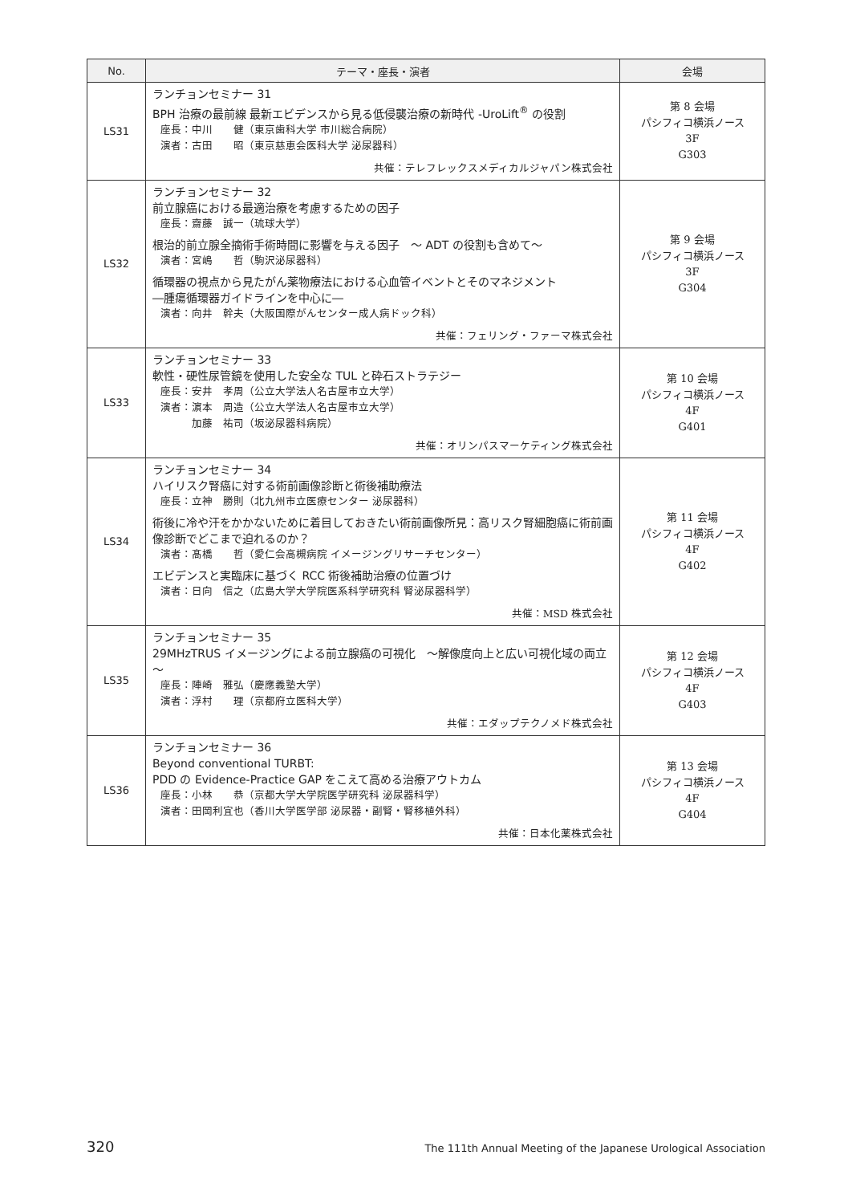| No. | テーマ・座長・演者 | 会場 |
| --- | --- | --- |
| LS31 | ランチョンセミナー 31 BPH 治療の最前線 最新エビデンスから見る低侵襲治療の新時代 -UroLift<sup>®</sup> の役割 座長：中川 健（東京歯科大学 市川総合病院） 演者：古田 昭（東京慈恵会医科大学 泌尿器科） 共催：テレフレックスメディカルジャパン株式会社 | 第 8 会場 パシフィコ横浜ノース 3F G303 |
| LS32 | ランチョンセミナー 32 前立腺癌における最適治療を考慮するための因子 座長：齋藤 誠一（琉球大学） 根治的前立腺全摘術手術時間に影響を与える因子 ～ ADT の役割も含めて～ 演者：宮嶋 哲（駒沢泌尿器科） 循環器の視点から見たがん薬物療法における心血管イベントとそのマネジメント ―腫瘍循環器ガイドラインを中心に― 演者：向井 幹夫（大阪国際がんセンター成人病ドック科） 共催：フェリング・ファーマ株式会社 | 第 9 会場 パシフィコ横浜ノース 3F G304 |
| LS33 | ランチョンセミナー 33 軟性・硬性尿管鏡を使用した安全な TUL と砕石ストラテジー 座長：安井 孝周（公立大学法人名古屋市立大学） 演者：濵本 周造（公立大学法人名古屋市立大学） 加藤 祐司（坂泌尿器科病院） 共催：オリンパスマーケティング株式会社 | 第 10 会場 パシフィコ横浜ノース 4F G401 |
| LS34 | ランチョンセミナー 34 ハイリスク腎癌に対する術前画像診断と術後補助療法 座長：立神 勝則（北九州市立医療センター 泌尿器科） 術後に冷や汗をかかないために着目しておきたい術前画像所見：高リスク腎細胞癌に術前画像診断でどこまで迫れるのか？ 演者：髙橋 哲（愛仁会高槻病院 イメージングリサーチセンター） エビデンスと実臨床に基づく RCC 術後補助治療の位置づけ 演者：日向 信之（広島大学大学院医系科学研究科 腎泌尿器科学） 共催：MSD 株式会社 | 第 11 会場 パシフィコ横浜ノース 4F G402 |
| LS35 | ランチョンセミナー 35 29MHzTRUS イメージングによる前立腺癌の可視化 ～解像度向上と広い可視化域の両立～ 座長：陣崎 雅弘（慶應義塾大学） 演者：浮村 理（京都府立医科大学） 共催：エダップテクノメド株式会社 | 第 12 会場 パシフィコ横浜ノース 4F G403 |
| LS36 | ランチョンセミナー 36 Beyond conventional TURBT: PDD の Evidence-Practice GAP をこえて高める治療アウトカム 座長：小林 恭（京都大学大学院医学研究科 泌尿器科学） 演者：田岡利宜也（香川大学医学部 泌尿器・副腎・腎移植外科） 共催：日本化薬株式会社 | 第 13 会場 パシフィコ横浜ノース 4F G404 |
320 The 111th Annual Meeting of the Japanese Urological Association